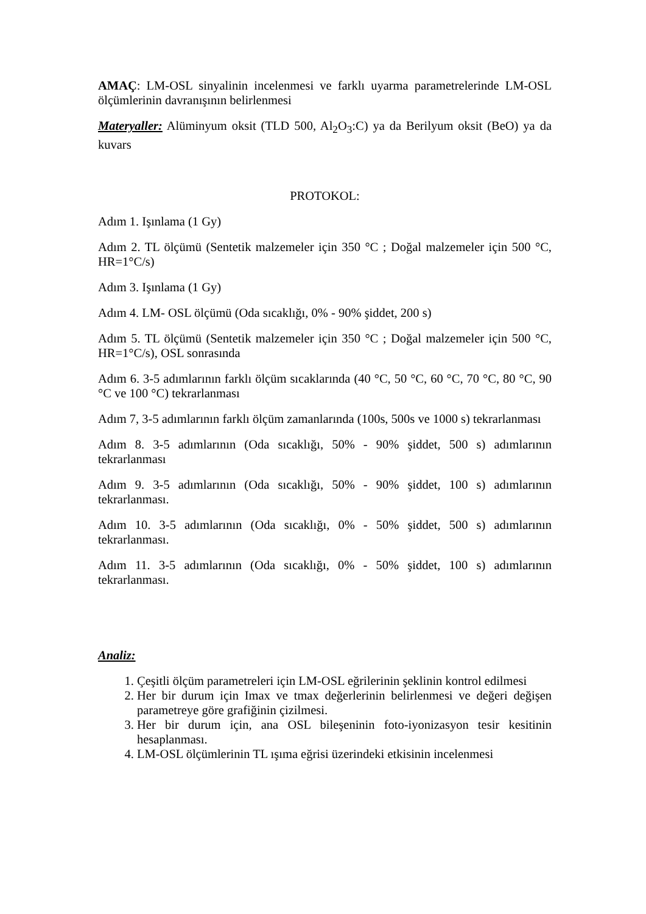AMAÇ: LM-OSL sinyalinin incelenmesi ve farklı uyarma parametrelerinde LM-OSL ölçümlerinin davranışının belirlenmesi
Materyaller: Alüminyum oksit (TLD 500, Al<sub>2</sub>O<sub>3</sub>:C) ya da Berilyum oksit (BeO) ya da kuvars
PROTOKOL:
Adım 1. Işınlama (1 Gy)
Adım 2. TL ölçümü (Sentetik malzemeler için 350 °C ; Doğal malzemeler için 500 °C, HR=1°C/s)
Adım 3. Işınlama (1 Gy)
Adım 4. LM- OSL ölçümü (Oda sıcaklığı, 0% - 90% şiddet, 200 s)
Adım 5. TL ölçümü (Sentetik malzemeler için 350 °C ; Doğal malzemeler için 500 °C, HR=1°C/s), OSL sonrasında
Adım 6. 3-5 adımlarının farklı ölçüm sıcaklarında (40 °C, 50 °C, 60 °C, 70 °C, 80 °C, 90 °C ve 100 °C) tekrarlanması
Adım 7, 3-5 adımlarının farklı ölçüm zamanlarında (100s, 500s ve 1000 s) tekrarlanması
Adım 8. 3-5 adımlarının (Oda sıcaklığı, 50% - 90% şiddet, 500 s) adımlarının tekrarlanması
Adım 9. 3-5 adımlarının (Oda sıcaklığı, 50% - 90% şiddet, 100 s) adımlarının tekrarlanması.
Adım 10. 3-5 adımlarının (Oda sıcaklığı, 0% - 50% şiddet, 500 s) adımlarının tekrarlanması.
Adım 11. 3-5 adımlarının (Oda sıcaklığı, 0% - 50% şiddet, 100 s) adımlarının tekrarlanması.
Analiz:
1. Çeşitli ölçüm parametreleri için LM-OSL eğrilerinin şeklinin kontrol edilmesi
2. Her bir durum için Imax ve tmax değerlerinin belirlenmesi ve değeri değişen parametreye göre grafiğinin çizilmesi.
3. Her bir durum için, ana OSL bileşeninin foto-iyonizasyon tesir kesitinin hesaplanması.
4. LM-OSL ölçümlerinin TL ışıma eğrisi üzerindeki etkisinin incelenmesi